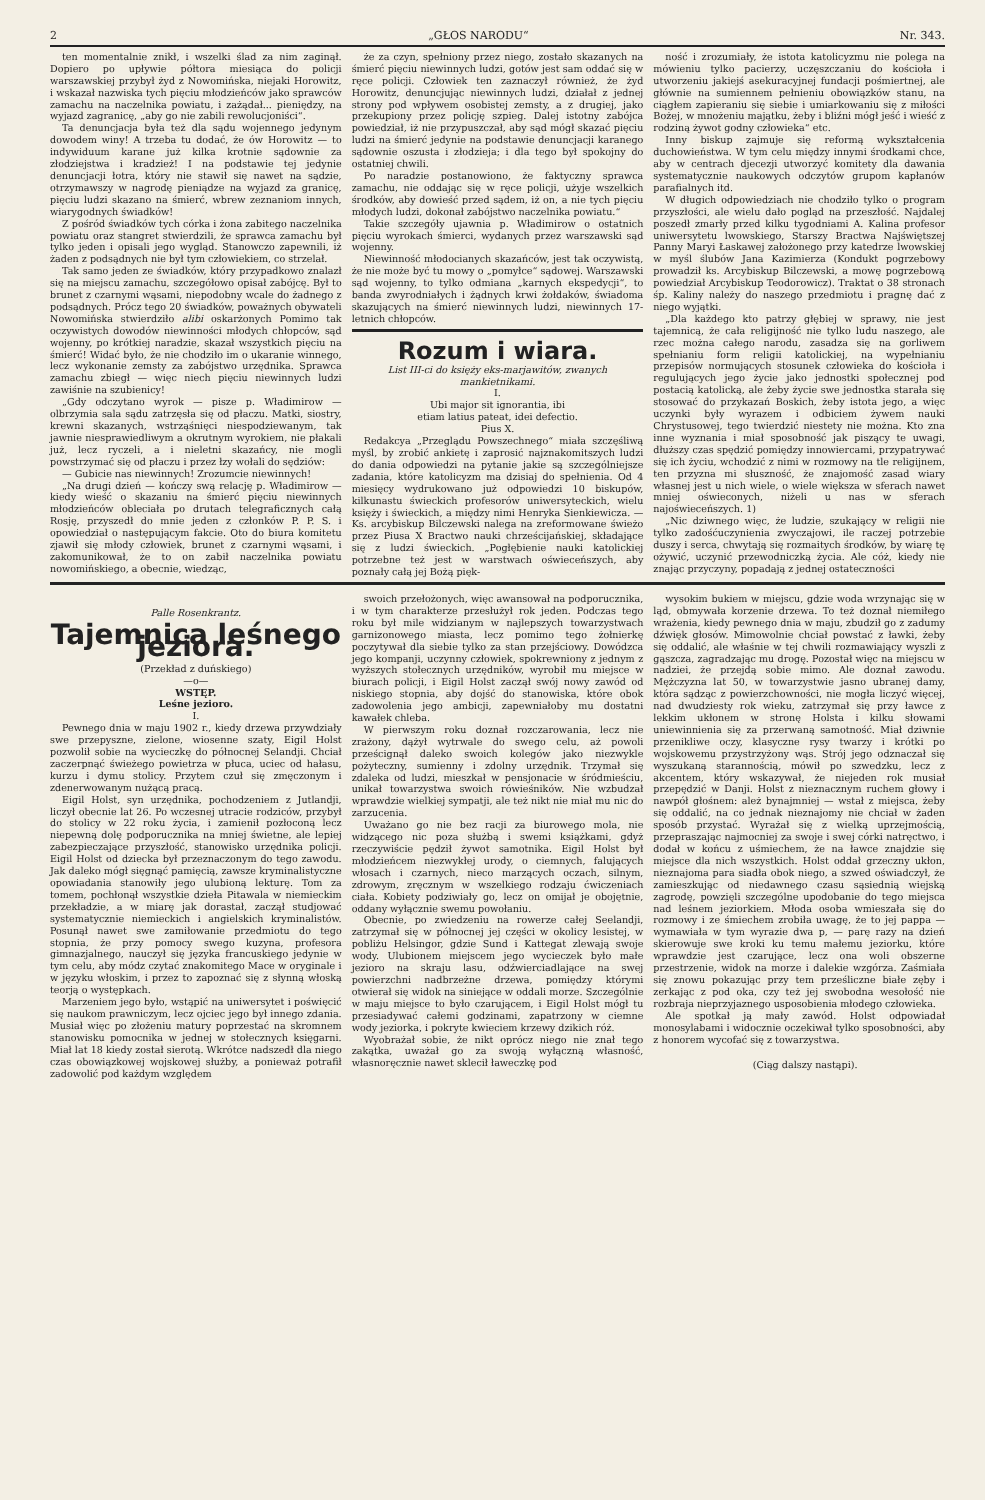2 „GŁOS NARODU“Nr. 343.
ten momentalnie znikł, i wszelki ślad za nim zaginął. Dopiero po upływie półtora miesiąca do policji warszawskiej przybył żyd z Nowomińska, niejaki Horowitz, i wskazał nazwiska tych pięciu młodzieńców jako sprawców zamachu na naczelnika powiatu, i zażądał... pieniędzy, na wyjazd zagranicę, „aby go nie zabili rewolucjoniści“.
Ta denuncjacja była też dla sądu wojennego jedynym dowodem winy! A trzeba tu dodać, że ów Horowitz — to indywiduum karane już kilka krotnie sądownie za złodziejstwa i kradzież! I na podstawie tej jedynie denuncjacji łotra, który nie stawił się nawet na sądzie, otrzymawszy w nagrodę pieniądze na wyjazd za granicę, pięciu ludzi skazano na śmierć, wbrew zeznaniom innych, wiarygodnych świadków!
Z pośród świadków tych córka i żona zabitego naczelnika powiatu oraz stangret stwierdzili, że sprawca zamachu był tylko jeden i opisali jego wygląd. Stanowczo zapewnili, iż żaden z podsądnych nie był tym człowiekiem, co strzelał.
Tak samo jeden ze świadków, który przypadkowo znalazł się na miejscu zamachu, szczegółowo opisał zabójcę. Był to brunet z czarnymi wąsami, niepodobny wcale do żadnego z podsądnych. Prócz tego 20 świadków, poważnych obywateli Nowomińska stwierdziło alibi oskarżonych Pomimo tak oczywistych dowodów niewinności młodych chłopców, sąd wojenny, po krótkiej naradzie, skazał wszystkich pięciu na śmierć! Widać było, że nie chodziło im o ukaranie winnego, lecz wykonanie zemsty za zabójstwo urzędnika. Sprawca zamachu zbiegł — więc niech pięciu niewinnych ludzi zawiśnie na szubienicy!
„Gdy odczytano wyrok — pisze p. Władimirow — olbrzymia sala sądu zatrzęsła się od płaczu. Matki, siostry, krewni skazanych, wstrząśnięci niespodziewanym, tak jawnie niesprawiedliwym a okrutnym wyrokiem, nie płakali już, lecz ryczeli, a i nieletni skazańcy, nie mogli powstrzymać się od płaczu i przez łzy wołali do sędziów:
— Gubicie nas niewinnych! Zrozumcie niewinnych!
„Na drugi dzień — kończy swą relację p. Władimirow — kiedy wieść o skazaniu na śmierć pięciu niewinnych młodzieńców obleciała po drutach telegraficznych całą Rosję, przyszedł do mnie jeden z członków P. P. S. i opowiedział o następującym fakcie. Oto do biura komitetu zjawił się młody człowiek, brunet z czarnymi wąsami, i zakomunikował, że to on zabił naczelnika powiatu nowomińskiego, a obecnie, wiedząc,
że za czyn, spełniony przez niego, zostało skazanych na śmierć pięciu niewinnych ludzi, gotów jest sam oddać się w ręce policji. Człowiek ten zaznaczył również, że żyd Horowitz, denuncjując niewinnych ludzi, działał z jednej strony pod wpływem osobistej zemsty, a z drugiej, jako przekupiony przez policję szpieg. Dalej istotny zabójca powiedział, iż nie przypuszczał, aby sąd mógł skazać pięciu ludzi na śmierć jedynie na podstawie denuncjacji karanego sądownie oszusta i złodzieja; i dla tego był spokojny do ostatniej chwili.
Po naradzie postanowiono, że faktyczny sprawca zamachu, nie oddając się w ręce policji, użyje wszelkich środków, aby dowieść przed sądem, iż on, a nie tych pięciu młodych ludzi, dokonał zabójstwo naczelnika powiatu.“
Takie szczegóły ujawnia p. Władimirow o ostatnich pięciu wyrokach śmierci, wydanych przez warszawski sąd wojenny.
Niewinność młodocianych skazańców, jest tak oczywistą, że nie może być tu mowy o „pomyłce“ sądowej. Warszawski sąd wojenny, to tylko odmiana „karnych ekspedycji“, to banda zwyrodniałych i żądnych krwi żołdaków, świadoma skazujących na śmierć niewinnych ludzi, niewinnych 17-letnich chłopców.
Rozum i wiara.
List III-ci do księży eks-marjawitów, zwanych mankietnikami.
I.
Ubi major sit ignorantia, ibi
etiam latius pateat, idei defectio.
Pius X.
Redakcya „Przeglądu Powszechnego“ miała szczęśliwą myśl, by zrobić ankietę i zaprosić najznakomitszych ludzi do dania odpowiedzi na pytanie jakie są szczególniejsze zadania, które katolicyzm ma dzisiaj do spełnienia. Od 4 miesięcy wydrukowano już odpowiedzi 10 biskupów, kilkunastu świeckich profesorów uniwersyteckich, wielu księży i świeckich, a między nimi Henryka Sienkiewicza. — Ks. arcybiskup Bilczewski nalega na zreformowane świeżo przez Piusa X Bractwo nauki chrześcijańskiej, składające się z ludzi świeckich. „Pogłębienie nauki katolickiej potrzebne też jest w warstwach oświeceńszych, aby poznały całą jej Bożą pięk-
ność i zrozumiały, że istota katolicyzmu nie polega na mówieniu tylko pacierzy, uczęszczaniu do kościoła i utworzeniu jakiejś asekuracyjnej fundacji pośmiertnej, ale głównie na sumiennem pełnieniu obowiązków stanu, na ciągłem zapieraniu się siebie i umiarkowaniu się z miłości Bożej, w mnożeniu majątku, żeby i bliźni mógł jeść i wieść z rodziną żywot godny człowieka“ etc.
Inny biskup zajmuje się reformą wykształcenia duchowieństwa. W tym celu między innymi środkami chce, aby w centrach djecezji utworzyć komitety dla dawania systematycznie naukowych odczytów grupom kapłanów parafialnych itd.
W długich odpowiedziach nie chodziło tylko o program przyszłości, ale wielu dało pogląd na przeszłość. Najdalej poszedł zmarły przed kilku tygodniami A. Kalina profesor uniwersytetu lwowskiego, Starszy Bractwa Najświętszej Panny Maryi Łaskawej założonego przy katedrze lwowskiej w myśl ślubów Jana Kazimierza (Kondukt pogrzebowy prowadził ks. Arcybiskup Bilczewski, a mowę pogrzebową powiedział Arcybiskup Teodorowicz). Traktat o 38 stronach śp. Kaliny należy do naszego przedmiotu i pragnę dać z niego wyjątki.
„Dla każdego kto patrzy głębiej w sprawy, nie jest tajemnicą, że cała religijność nie tylko ludu naszego, ale rzec można całego narodu, zasadza się na gorliwem spełnianiu form religii katolickiej, na wypełnianiu przepisów normujących stosunek człowieka do kościoła i regulujących jego życie jako jednostki społecznej pod postacią katolicką, ale żeby życie swe jednostka starała się stosować do przykazań Boskich, żeby istota jego, a więc uczynki były wyrazem i odbiciem żywem nauki Chrystusowej, tego twierdzić niestety nie można. Kto zna inne wyznania i miał sposobność jak piszący te uwagi, dłuższy czas spędzić pomiędzy innowiercami, przypatrywać się ich życiu, wchodzić z nimi w rozmowy na tle religijnem, ten przyzna mi słuszność, że znajomość zasad wiary własnej jest u nich wiele, o wiele większa w sferach nawet mniej oświeconych, niżeli u nas w sferach najoświeceńszych. 1)
„Nic dziwnego więc, że ludzie, szukający w religii nie tylko zadośćuczynienia zwyczajowi, ile raczej potrzebie duszy i serca, chwytają się rozmaitych środków, by wiarę tę ożywić, uczynić przewodniczką życia. Ale cóż, kiedy nie znając przyczyny, popadają z jednej ostateczności
Palle Rosenkrantz.
Tajemnica leśnego jeziora.
(Przekład z duńskiego)
—o—
WSTĘP.
Leśne jezioro.
I.
Pewnego dnia w maju 1902 r., kiedy drzewa przywdziały swe przepyszne, zielone, wiosenne szaty, Eigil Holst pozwolił sobie na wycieczkę do północnej Selandji. Chciał zaczerpnąć świeżego powietrza w płuca, uciec od hałasu, kurzu i dymu stolicy. Przytem czuł się zmęczonym i zdenerwowanym nużącą pracą.
Eigil Holst, syn urzędnika, pochodzeniem z Jutlandji, liczył obecnie lat 26. Po wczesnej utracie rodziców, przybył do stolicy w 22 roku życia, i zamienił pozłoconą lecz niepewną dolę podporucznika na mniej świetne, ale lepiej zabezpieczające przyszłość, stanowisko urzędnika policji. Eigil Holst od dziecka był przeznaczonym do tego zawodu. Jak daleko mógł sięgnąć pamięcią, zawsze kryminalistyczne opowiadania stanowiły jego ulubioną lekturę. Tom za tomem, pochłonął wszystkie dzieła Pitawala w niemieckim przekładzie, a w miarę jak dorastał, zaczął studjować systematycznie niemieckich i angielskich kryminalistów. Posunął nawet swe zamiłowanie przedmiotu do tego stopnia, że przy pomocy swego kuzyna, profesora gimnazjalnego, nauczył się języka francuskiego jedynie w tym celu, aby módz czytać znakomitego Mace w oryginale i w języku włoskim, i przez to zapoznać się z słynną włoską teorją o występkach.
Marzeniem jego było, wstąpić na uniwersytet i poświęcić się naukom prawniczym, lecz ojciec jego był innego zdania. Musiał więc po złożeniu matury poprzestać na skromnem stanowisku pomocnika w jednej w stołecznych księgarni. Miał lat 18 kiedy został sierotą. Wkrótce nadszedł dla niego czas obowiązkowej wojskowej służby, a ponieważ potrafił zadowolić pod każdym względem
swoich przełożonych, więc awansował na podporucznika, i w tym charakterze przesłużył rok jeden. Podczas tego roku był mile widzianym w najlepszych towarzystwach garnizonowego miasta, lecz pomimo tego żołnierkę poczytywał dla siebie tylko za stan przejściowy. Dowódzca jego kompanji, uczynny człowiek, spokrewniony z jednym z wyższych stołecznych urzędników, wyrobił mu miejsce w biurach policji, i Eigil Holst zaczął swój nowy zawód od niskiego stopnia, aby dojść do stanowiska, które obok zadowolenia jego ambicji, zapewniałoby mu dostatni kawałek chleba.
W pierwszym roku doznał rozczarowania, lecz nie zrażony, dążył wytrwale do swego celu, aż powoli prześcignął daleko swoich kolegów jako niezwykle pożyteczny, sumienny i zdolny urzędnik. Trzymał się zdaleka od ludzi, mieszkał w pensjonacie w śródmieściu, unikał towarzystwa swoich rówieśników. Nie wzbudzał wprawdzie wielkiej sympatji, ale też nikt nie miał mu nic do zarzucenia.
Uważano go nie bez racji za biurowego mola, nie widzącego nic poza służbą i swemi książkami, gdyż rzeczywiście pędził żywot samotnika. Eigil Holst był młodzieńcem niezwykłej urody, o ciemnych, falujących włosach i czarnych, nieco marzących oczach, silnym, zdrowym, zręcznym w wszelkiego rodzaju ćwiczeniach ciała. Kobiety podziwiały go, lecz on omijał je obojętnie, oddany wyłącznie swemu powołaniu.
Obecnie, po zwiedzeniu na rowerze całej Seelandji, zatrzymał się w północnej jej części w okolicy lesistej, w pobliżu Helsingor, gdzie Sund i Kattegat zlewają swoje wody. Ulubionem miejscem jego wycieczek było małe jezioro na skraju lasu, odźwierciadlające na swej powierzchni nadbrzeżne drzewa, pomiędzy którymi otwierał się widok na siniejące w oddali morze. Szczególnie w maju miejsce to było czarującem, i Eigil Holst mógł tu przesiadywać całemi godzinami, zapatrzony w ciemne wody jeziorka, i pokryte kwieciem krzewy dzikich róż.
Wyobrażał sobie, że nikt oprócz niego nie znał tego zakątka, uważał go za swoją wyłączną własność, własnoręcznie nawet sklecił ławeczkę pod
wysokim bukiem w miejscu, gdzie woda wrzynając się w ląd, obmywała korzenie drzewa. To też doznał niemiłego wrażenia, kiedy pewnego dnia w maju, zbudził go z zadumy dźwięk głosów. Mimowolnie chciał powstać z ławki, żeby się oddalić, ale właśnie w tej chwili rozmawiający wyszli z gąszcza, zagradzając mu drogę. Pozostał więc na miejscu w nadziei, że przejdą sobie mimo. Ale doznał zawodu. Mężczyzna lat 50, w towarzystwie jasno ubranej damy, która sądząc z powierzchowności, nie mogła liczyć więcej, nad dwudziesty rok wieku, zatrzymał się przy ławce z lekkim ukłonem w stronę Holsta i kilku słowami uniewinnienia się za przerwaną samotność. Miał dziwnie przenikliwe oczy, klasyczne rysy twarzy i krótki po wojskowemu przystrzyżony wąs. Strój jego odznaczał się wyszukaną starannością, mówił po szwedzku, lecz z akcentem, który wskazywał, że niejeden rok musiał przepędzić w Danji. Holst z nieznacznym ruchem głowy i nawpół głośnem: ależ bynajmniej — wstał z miejsca, żeby się oddalić, na co jednak nieznajomy nie chciał w żaden sposób przystać. Wyrażał się z wielką uprzejmością, przepraszając najmocniej za swoje i swej córki natręctwo, i dodał w końcu z uśmiechem, że na ławce znajdzie się miejsce dla nich wszystkich. Holst oddał grzeczny ukłon, nieznajoma para siadła obok niego, a szwed oświadczył, że zamieszkując od niedawnego czasu sąsiednią wiejską zagrodę, powzięli szczególne upodobanie do tego miejsca nad leśnem jeziorkiem. Młoda osoba wmieszała się do rozmowy i ze śmiechem zrobiła uwagę, że to jej pappa — wymawiała w tym wyrazie dwa p, — parę razy na dzień skierowuje swe kroki ku temu małemu jeziorku, które wprawdzie jest czarujące, lecz ona woli obszerne przestrzenie, widok na morze i dalekie wzgórza. Zaśmiała się znowu pokazując przy tem prześliczne białe zęby i zerkając z pod oka, czy też jej swobodna wesołość nie rozbraja nieprzyjaznego usposobienia młodego człowieka.
Ale spotkał ją mały zawód. Holst odpowiadał monosylabami i widocznie oczekiwał tylko sposobności, aby z honorem wycofać się z towarzystwa.
(Ciąg dalszy nastąpi).